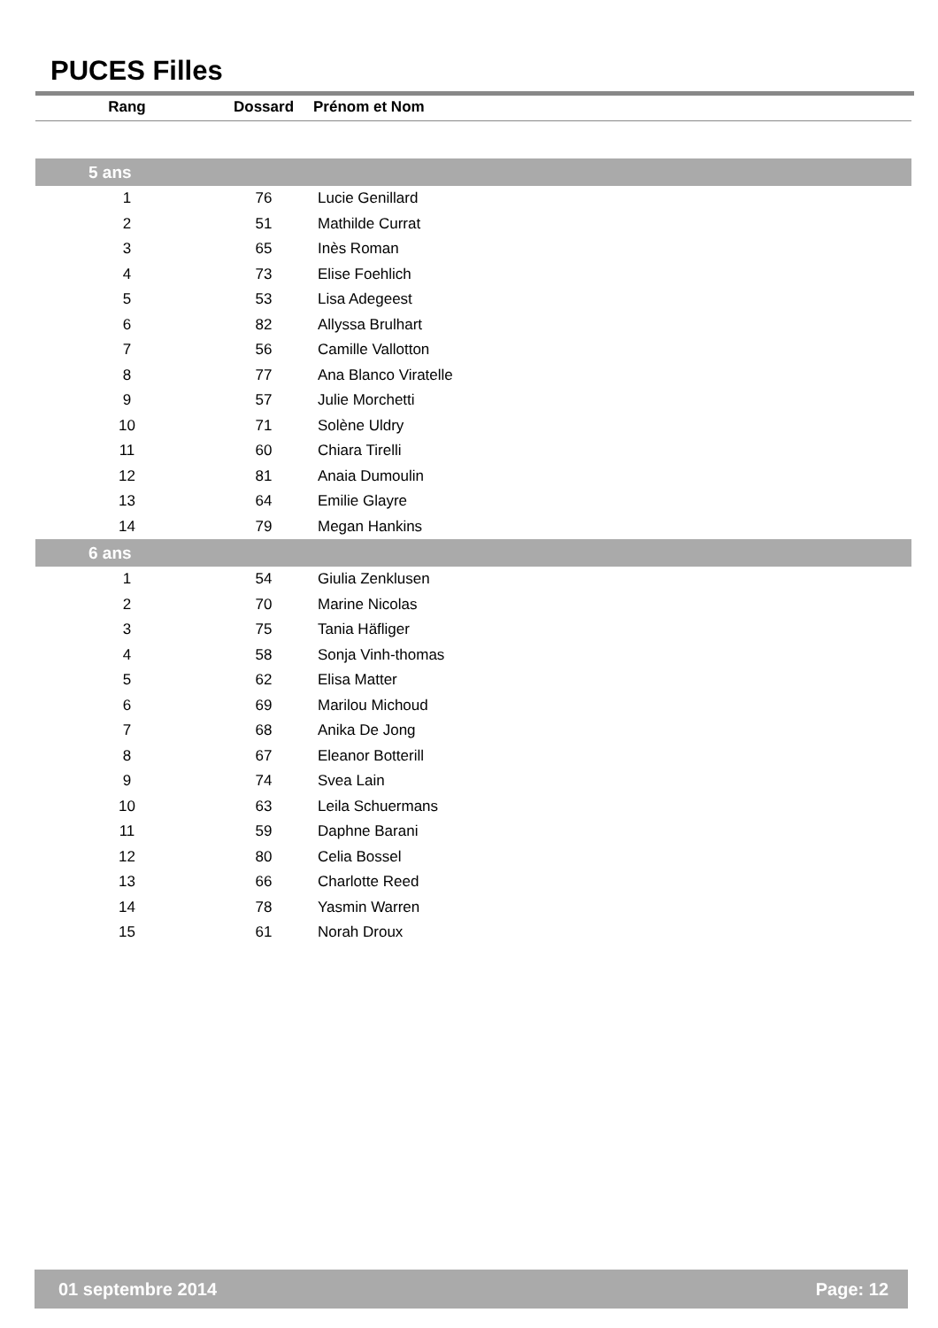PUCES Filles
| Rang | Dossard | Prénom et Nom |
| --- | --- | --- |
| 5 ans | | |
| 1 | 76 | Lucie Genillard |
| 2 | 51 | Mathilde Currat |
| 3 | 65 | Inès Roman |
| 4 | 73 | Elise Foehlich |
| 5 | 53 | Lisa Adegeest |
| 6 | 82 | Allyssa Brulhart |
| 7 | 56 | Camille Vallotton |
| 8 | 77 | Ana Blanco Viratelle |
| 9 | 57 | Julie Morchetti |
| 10 | 71 | Solène Uldry |
| 11 | 60 | Chiara Tirelli |
| 12 | 81 | Anaia Dumoulin |
| 13 | 64 | Emilie Glayre |
| 14 | 79 | Megan Hankins |
| 6 ans | | |
| 1 | 54 | Giulia Zenklusen |
| 2 | 70 | Marine Nicolas |
| 3 | 75 | Tania Häfliger |
| 4 | 58 | Sonja Vinh-thomas |
| 5 | 62 | Elisa Matter |
| 6 | 69 | Marilou Michoud |
| 7 | 68 | Anika De Jong |
| 8 | 67 | Eleanor Botterill |
| 9 | 74 | Svea Lain |
| 10 | 63 | Leila Schuermans |
| 11 | 59 | Daphne Barani |
| 12 | 80 | Celia Bossel |
| 13 | 66 | Charlotte Reed |
| 14 | 78 | Yasmin Warren |
| 15 | 61 | Norah Droux |
01 septembre 2014 Page: 12